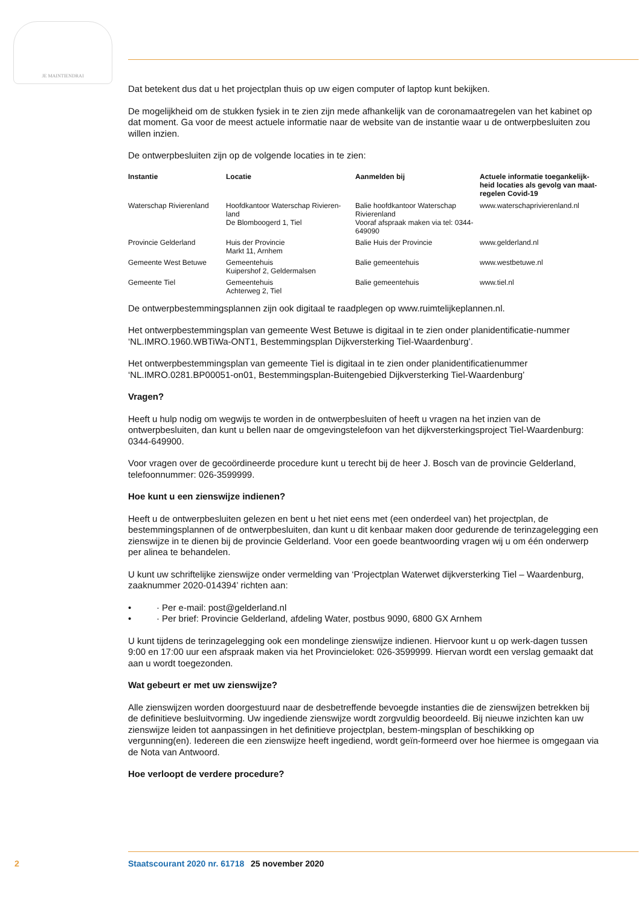JE MAINTIENDRAI
Dat betekent dus dat u het projectplan thuis op uw eigen computer of laptop kunt bekijken.
De mogelijkheid om de stukken fysiek in te zien zijn mede afhankelijk van de coronamaatregelen van het kabinet op dat moment. Ga voor de meest actuele informatie naar de website van de instantie waar u de ontwerpbesluiten zou willen inzien.
De ontwerpbesluiten zijn op de volgende locaties in te zien:
| Instantie | Locatie | Aanmelden bij | Actuele informatie toegankelijk-heid locaties als gevolg van maat-regelen Covid-19 |
| --- | --- | --- | --- |
| Waterschap Rivierenland | Hoofdkantoor Waterschap Rivieren-land De Blomboogerd 1, Tiel | Balie hoofdkantoor Waterschap Rivierenland Vooraf afspraak maken via tel: 0344-649090 | www.waterschaprivierenland.nl |
| Provincie Gelderland | Huis der Provincie Markt 11, Arnhem | Balie Huis der Provincie | www.gelderland.nl |
| Gemeente West Betuwe | Gemeentehuis Kuipershof 2, Geldermalsen | Balie gemeentehuis | www.westbetuwe.nl |
| Gemeente Tiel | Gemeentehuis Achterweg 2, Tiel | Balie gemeentehuis | www.tiel.nl |
De ontwerpbestemmingsplannen zijn ook digitaal te raadplegen op www.ruimtelijkeplannen.nl.
Het ontwerpbestemmingsplan van gemeente West Betuwe is digitaal in te zien onder planidentificatie-nummer ‘NL.IMRO.1960.WBTiWa-ONT1, Bestemmingsplan Dijkversterking Tiel-Waardenburg’.
Het ontwerpbestemmingsplan van gemeente Tiel is digitaal in te zien onder planidentificatienummer ‘NL.IMRO.0281.BP00051-on01, Bestemmingsplan-Buitengebied Dijkversterking Tiel-Waardenburg’
Vragen?
Heeft u hulp nodig om wegwijs te worden in de ontwerpbesluiten of heeft u vragen na het inzien van de ontwerpbesluiten, dan kunt u bellen naar de omgevingstelefoon van het dijkversterkingsproject Tiel-Waardenburg: 0344-649900.
Voor vragen over de gecoördineerde procedure kunt u terecht bij de heer J. Bosch van de provincie Gelderland, telefoonnummer: 026-3599999.
Hoe kunt u een zienswijze indienen?
Heeft u de ontwerpbesluiten gelezen en bent u het niet eens met (een onderdeel van) het projectplan, de bestemmingsplannen of de ontwerpbesluiten, dan kunt u dit kenbaar maken door gedurende de terinzagelegging een zienswijze in te dienen bij de provincie Gelderland. Voor een goede beantwoording vragen wij u om één onderwerp per alinea te behandelen.
U kunt uw schriftelijke zienswijze onder vermelding van ‘Projectplan Waterwet dijkversterking Tiel – Waardenburg, zaaknummer 2020-014394’ richten aan:
• · Per e-mail: post@gelderland.nl
• · Per brief: Provincie Gelderland, afdeling Water, postbus 9090, 6800 GX Arnhem
U kunt tijdens de terinzagelegging ook een mondelinge zienswijze indienen. Hiervoor kunt u op werk-dagen tussen 9:00 en 17:00 uur een afspraak maken via het Provincieloket: 026-3599999. Hiervan wordt een verslag gemaakt dat aan u wordt toegezonden.
Wat gebeurt er met uw zienswijze?
Alle zienswijzen worden doorgestuurd naar de desbetreffende bevoegde instanties die de zienswijzen betrekken bij de definitieve besluitvorming. Uw ingediende zienswijze wordt zorgvuldig beoordeeld. Bij nieuwe inzichten kan uw zienswijze leiden tot aanpassingen in het definitieve projectplan, bestem-mingsplan of beschikking op vergunning(en). Iedereen die een zienswijze heeft ingediend, wordt geïn-formeerd over hoe hiermee is omgegaan via de Nota van Antwoord.
Hoe verloopt de verdere procedure?
2 Staatscourant 2020 nr. 61718 25 november 2020